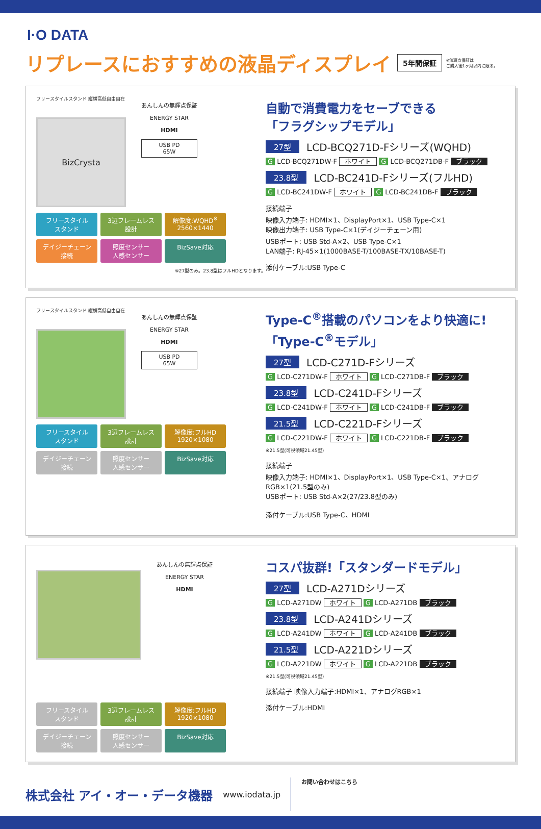I·O DATA
リプレースにおすすめの液晶ディスプレイ
5年間保証 ※無輝点保証は
ご購入後1ヶ月以内に限る。
フリースタイルスタンド 縦横高低自由自在
BizCrysta
あんしんの無輝点保証
ENERGY STAR
HDMI
USB PD
65W
フリースタイル
スタンド
3辺フレームレス
設計
解像度:WQHD<sup>※</sup>
2560×1440
デイジーチェーン
接続
照度センサー
人感センサー
BizSave対応
※27型のみ。23.8型はフルHDとなります。
自動で消費電力をセーブできる
「フラグシップモデル」
27型 LCD-BCQ271D-Fシリーズ(WQHD)
G LCD-BCQ271DW-F ホワイト G LCD-BCQ271DB-F ブラック
23.8型 LCD-BC241D-Fシリーズ(フルHD)
G LCD-BC241DW-F ホワイト G LCD-BC241DB-F ブラック
接続端子
映像入力端子: HDMI×1、DisplayPort×1、USB Type-C×1
映像出力端子: USB Type-C×1(デイジーチェーン用)
USBポート: USB Std-A×2、USB Type-C×1
LAN端子: RJ-45×1(1000BASE-T/100BASE-TX/10BASE-T)
添付ケーブル:USB Type-C
フリースタイルスタンド 縦横高低自由自在
あんしんの無輝点保証
ENERGY STAR
HDMI
USB PD
65W
フリースタイル
スタンド
3辺フレームレス
設計
解像度:フルHD
1920×1080
デイジーチェーン
接続
照度センサー
人感センサー
BizSave対応
Type-C<sup>®</sup>搭載のパソコンをより快適に!
「Type-C<sup>®</sup>モデル」
27型 LCD-C271D-Fシリーズ
G LCD-C271DW-F ホワイト G LCD-C271DB-F ブラック
23.8型 LCD-C241D-Fシリーズ
G LCD-C241DW-F ホワイト G LCD-C241DB-F ブラック
21.5型 LCD-C221D-Fシリーズ
G LCD-C221DW-F ホワイト G LCD-C221DB-F ブラック
※21.5型(可視領域21.45型)
接続端子
映像入力端子: HDMI×1、DisplayPort×1、USB Type-C×1、アナログRGB×1(21.5型のみ)
USBポート: USB Std-A×2(27/23.8型のみ)
添付ケーブル:USB Type-C、HDMI
あんしんの無輝点保証
ENERGY STAR
HDMI
フリースタイル
スタンド
3辺フレームレス
設計
解像度:フルHD
1920×1080
デイジーチェーン
接続
照度センサー
人感センサー
BizSave対応
コスパ抜群!「スタンダードモデル」
27型 LCD-A271Dシリーズ
G LCD-A271DW ホワイト G LCD-A271DB ブラック
23.8型 LCD-A241Dシリーズ
G LCD-A241DW ホワイト G LCD-A241DB ブラック
21.5型 LCD-A221Dシリーズ
G LCD-A221DW ホワイト G LCD-A221DB ブラック
※21.5型(可視領域21.45型)
接続端子 映像入力端子:HDMI×1、アナログRGB×1
添付ケーブル:HDMI
株式会社 アイ・オー・データ機器
www.iodata.jp
お問い合わせはこちら